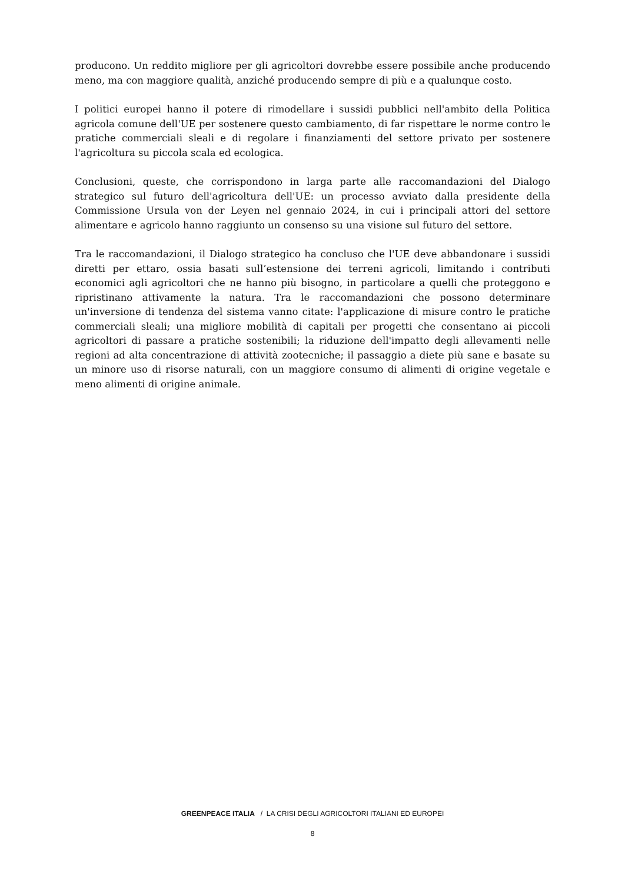producono. Un reddito migliore per gli agricoltori dovrebbe essere possibile anche producendo meno, ma con maggiore qualità, anziché producendo sempre di più e a qualunque costo.
I politici europei hanno il potere di rimodellare i sussidi pubblici nell'ambito della Politica agricola comune dell'UE per sostenere questo cambiamento, di far rispettare le norme contro le pratiche commerciali sleali e di regolare i finanziamenti del settore privato per sostenere l'agricoltura su piccola scala ed ecologica.
Conclusioni, queste, che corrispondono in larga parte alle raccomandazioni del Dialogo strategico sul futuro dell'agricoltura dell'UE: un processo avviato dalla presidente della Commissione Ursula von der Leyen nel gennaio 2024, in cui i principali attori del settore alimentare e agricolo hanno raggiunto un consenso su una visione sul futuro del settore.
Tra le raccomandazioni, il Dialogo strategico ha concluso che l'UE deve abbandonare i sussidi diretti per ettaro, ossia basati sull’estensione dei terreni agricoli, limitando i contributi economici agli agricoltori che ne hanno più bisogno, in particolare a quelli che proteggono e ripristinano attivamente la natura. Tra le raccomandazioni che possono determinare un'inversione di tendenza del sistema vanno citate: l'applicazione di misure contro le pratiche commerciali sleali; una migliore mobilità di capitali per progetti che consentano ai piccoli agricoltori di passare a pratiche sostenibili; la riduzione dell'impatto degli allevamenti nelle regioni ad alta concentrazione di attività zootecniche; il passaggio a diete più sane e basate su un minore uso di risorse naturali, con un maggiore consumo di alimenti di origine vegetale e meno alimenti di origine animale.
GREENPEACE ITALIA / LA CRISI DEGLI AGRICOLTORI ITALIANI ED EUROPEI
8